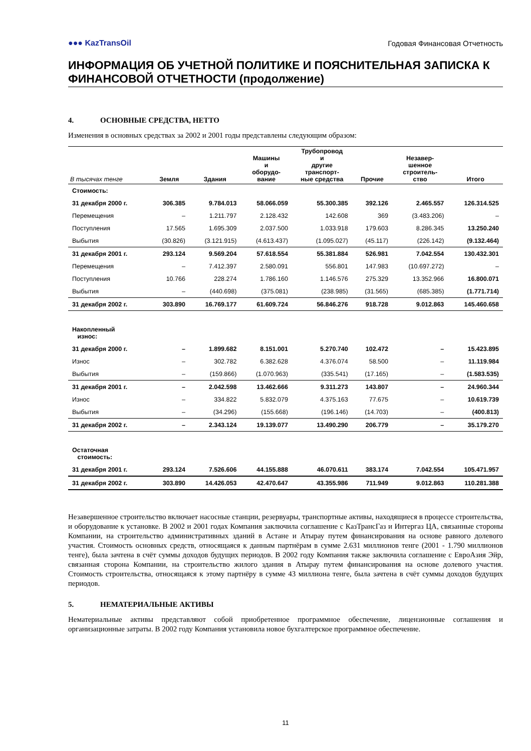●●● KazTransOil
Годовая Финансовая Отчетность
ИНФОРМАЦИЯ ОБ УЧЕТНОЙ ПОЛИТИКЕ И ПОЯСНИТЕЛЬНАЯ ЗАПИСКА К ФИНАНСОВОЙ ОТЧЕТНОСТИ (продолжение)
4. ОСНОВНЫЕ СРЕДСТВА, НЕТТО
Изменения в основных средствах за 2002 и 2001 годы представлены следующим образом:
| В тысячах тенге | Земля | Здания | Машины и оборудо- вание | Трубопровод и другие транспорт- ные средства | Прочие | Незавер- шенное строитель- ство | Итого |
| --- | --- | --- | --- | --- | --- | --- | --- |
| Стоимость: | | | | | | | |
| 31 декабря 2000 г. | 306.385 | 9.784.013 | 58.066.059 | 55.300.385 | 392.126 | 2.465.557 | 126.314.525 |
| Перемещения | – | 1.211.797 | 2.128.432 | 142.608 | 369 | (3.483.206) | – |
| Поступления | 17.565 | 1.695.309 | 2.037.500 | 1.033.918 | 179.603 | 8.286.345 | 13.250.240 |
| Выбытия | (30.826) | (3.121.915) | (4.613.437) | (1.095.027) | (45.117) | (226.142) | (9.132.464) |
| 31 декабря 2001 г. | 293.124 | 9.569.204 | 57.618.554 | 55.381.884 | 526.981 | 7.042.554 | 130.432.301 |
| Перемещения | – | 7.412.397 | 2.580.091 | 556.801 | 147.983 | (10.697.272) | – |
| Поступления | 10.766 | 228.274 | 1.786.160 | 1.146.576 | 275.329 | 13.352.966 | 16.800.071 |
| Выбытия | – | (440.698) | (375.081) | (238.985) | (31.565) | (685.385) | (1.771.714) |
| 31 декабря 2002 г. | 303.890 | 16.769.177 | 61.609.724 | 56.846.276 | 918.728 | 9.012.863 | 145.460.658 |
| Накопленный износ: | | | | | | | |
| 31 декабря 2000 г. | – | 1.899.682 | 8.151.001 | 5.270.740 | 102.472 | – | 15.423.895 |
| Износ | – | 302.782 | 6.382.628 | 4.376.074 | 58.500 | – | 11.119.984 |
| Выбытия | – | (159.866) | (1.070.963) | (335.541) | (17.165) | – | (1.583.535) |
| 31 декабря 2001 г. | – | 2.042.598 | 13.462.666 | 9.311.273 | 143.807 | – | 24.960.344 |
| Износ | – | 334.822 | 5.832.079 | 4.375.163 | 77.675 | – | 10.619.739 |
| Выбытия | – | (34.296) | (155.668) | (196.146) | (14.703) | – | (400.813) |
| 31 декабря 2002 г. | – | 2.343.124 | 19.139.077 | 13.490.290 | 206.779 | – | 35.179.270 |
| Остаточная стоимость: | | | | | | | |
| 31 декабря 2001 г. | 293.124 | 7.526.606 | 44.155.888 | 46.070.611 | 383.174 | 7.042.554 | 105.471.957 |
| 31 декабря 2002 г. | 303.890 | 14.426.053 | 42.470.647 | 43.355.986 | 711.949 | 9.012.863 | 110.281.388 |
Незавершенное строительство включает насосные станции, резервуары, транспортные активы, находящиеся в процессе строительства, и оборудование к установке. В 2002 и 2001 годах Компания заключила соглашение с КазТрансГаз и Интергаз ЦА, связанные стороны Компании, на строительство административных зданий в Астане и Атырау путем финансирования на основе равного долевого участия. Стоимость основных средств, относящаяся к данным партнёрам в сумме 2.631 миллионов тенге (2001 - 1.790 миллионов тенге), была зачтена в счёт суммы доходов будущих периодов. В 2002 году Компания также заключила соглашение с ЕвроАзия Эйр, связанная сторона Компании, на строительство жилого здания в Атырау путем финансирования на основе долевого участия. Стоимость строительства, относящаяся к этому партнёру в сумме 43 миллиона тенге, была зачтена в счёт суммы доходов будущих периодов.
5. НЕМАТЕРИАЛЬНЫЕ АКТИВЫ
Нематериальные активы представляют собой приобретенное программное обеспечение, лицензионные соглашения и организационные затраты. В 2002 году Компания установила новое бухгалтерское программное обеспечение.
11